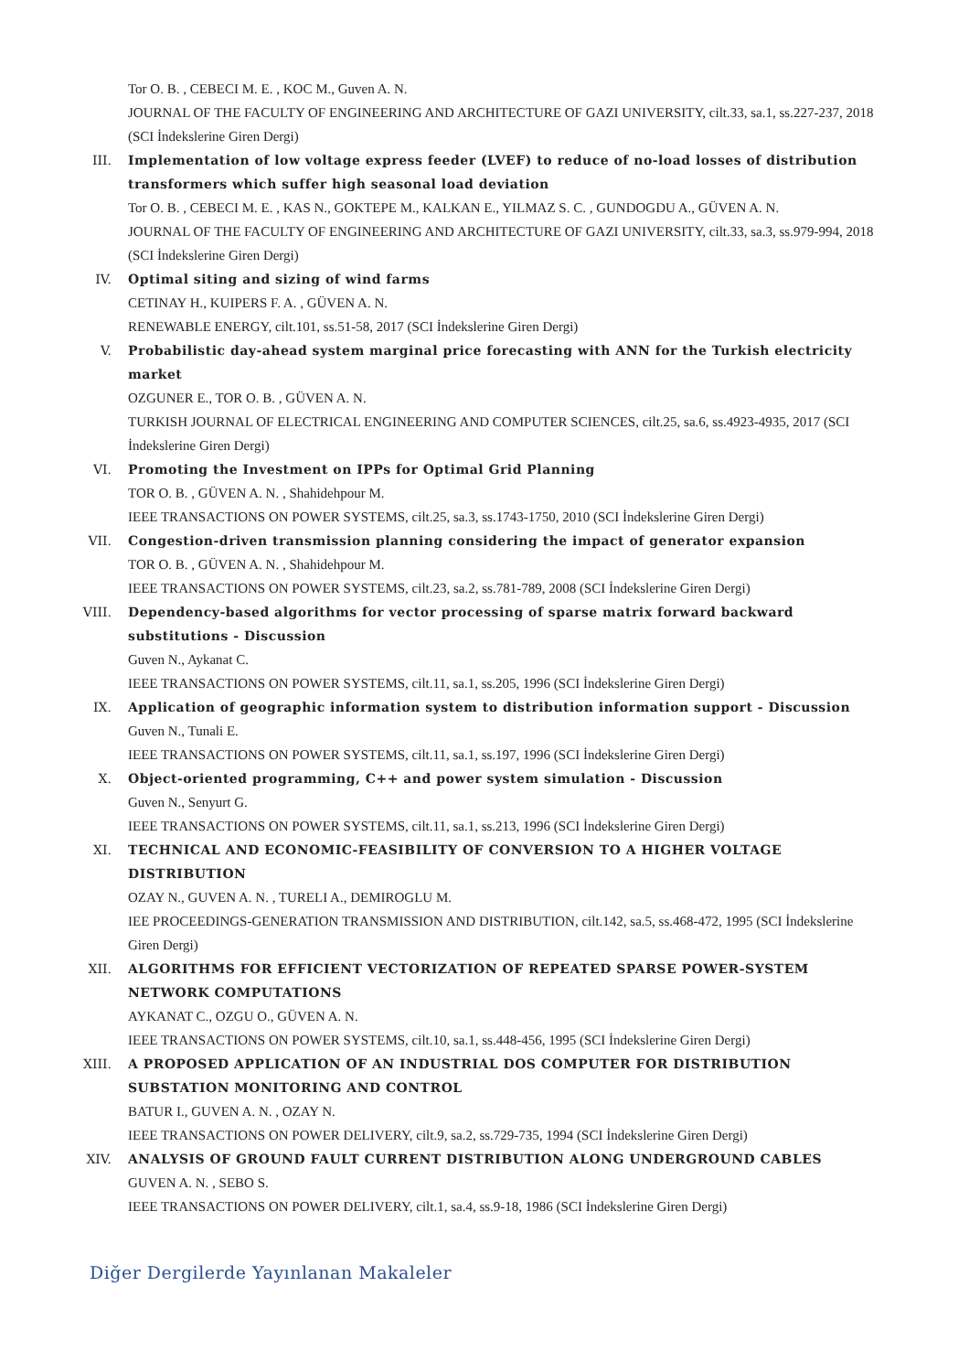Tor O. B. , CEBECI M. E. , KOC M., Guven A. N.
JOURNAL OF THE FACULTY OF ENGINEERING AND ARCHITECTURE OF GAZI UNIVERSITY, cilt.33, sa.1, ss.227-237, 2018 (SCI İndekslerine Giren Dergi)
III. Implementation of low voltage express feeder (LVEF) to reduce of no-load losses of distribution transformers which suffer high seasonal load deviation
Tor O. B. , CEBECI M. E. , KAS N., GOKTEPE M., KALKAN E., YILMAZ S. C. , GUNDOGDU A., GÜVEN A. N.
JOURNAL OF THE FACULTY OF ENGINEERING AND ARCHITECTURE OF GAZI UNIVERSITY, cilt.33, sa.3, ss.979-994, 2018 (SCI İndekslerine Giren Dergi)
IV. Optimal siting and sizing of wind farms
CETINAY H., KUIPERS F. A. , GÜVEN A. N.
RENEWABLE ENERGY, cilt.101, ss.51-58, 2017 (SCI İndekslerine Giren Dergi)
V. Probabilistic day-ahead system marginal price forecasting with ANN for the Turkish electricity market
OZGUNER E., TOR O. B. , GÜVEN A. N.
TURKISH JOURNAL OF ELECTRICAL ENGINEERING AND COMPUTER SCIENCES, cilt.25, sa.6, ss.4923-4935, 2017 (SCI İndekslerine Giren Dergi)
VI. Promoting the Investment on IPPs for Optimal Grid Planning
TOR O. B. , GÜVEN A. N. , Shahidehpour M.
IEEE TRANSACTIONS ON POWER SYSTEMS, cilt.25, sa.3, ss.1743-1750, 2010 (SCI İndekslerine Giren Dergi)
VII. Congestion-driven transmission planning considering the impact of generator expansion
TOR O. B. , GÜVEN A. N. , Shahidehpour M.
IEEE TRANSACTIONS ON POWER SYSTEMS, cilt.23, sa.2, ss.781-789, 2008 (SCI İndekslerine Giren Dergi)
VIII. Dependency-based algorithms for vector processing of sparse matrix forward backward substitutions - Discussion
Guven N., Aykanat C.
IEEE TRANSACTIONS ON POWER SYSTEMS, cilt.11, sa.1, ss.205, 1996 (SCI İndekslerine Giren Dergi)
IX. Application of geographic information system to distribution information support - Discussion
Guven N., Tunali E.
IEEE TRANSACTIONS ON POWER SYSTEMS, cilt.11, sa.1, ss.197, 1996 (SCI İndekslerine Giren Dergi)
X. Object-oriented programming, C++ and power system simulation - Discussion
Guven N., Senyurt G.
IEEE TRANSACTIONS ON POWER SYSTEMS, cilt.11, sa.1, ss.213, 1996 (SCI İndekslerine Giren Dergi)
XI. TECHNICAL AND ECONOMIC-FEASIBILITY OF CONVERSION TO A HIGHER VOLTAGE DISTRIBUTION
OZAY N., GUVEN A. N. , TURELI A., DEMIROGLU M.
IEE PROCEEDINGS-GENERATION TRANSMISSION AND DISTRIBUTION, cilt.142, sa.5, ss.468-472, 1995 (SCI İndekslerine Giren Dergi)
XII. ALGORITHMS FOR EFFICIENT VECTORIZATION OF REPEATED SPARSE POWER-SYSTEM NETWORK COMPUTATIONS
AYKANAT C., OZGU O., GÜVEN A. N.
IEEE TRANSACTIONS ON POWER SYSTEMS, cilt.10, sa.1, ss.448-456, 1995 (SCI İndekslerine Giren Dergi)
XIII. A PROPOSED APPLICATION OF AN INDUSTRIAL DOS COMPUTER FOR DISTRIBUTION SUBSTATION MONITORING AND CONTROL
BATUR I., GUVEN A. N. , OZAY N.
IEEE TRANSACTIONS ON POWER DELIVERY, cilt.9, sa.2, ss.729-735, 1994 (SCI İndekslerine Giren Dergi)
XIV. ANALYSIS OF GROUND FAULT CURRENT DISTRIBUTION ALONG UNDERGROUND CABLES
GUVEN A. N. , SEBO S.
IEEE TRANSACTIONS ON POWER DELIVERY, cilt.1, sa.4, ss.9-18, 1986 (SCI İndekslerine Giren Dergi)
Diğer Dergilerde Yayınlanan Makaleler